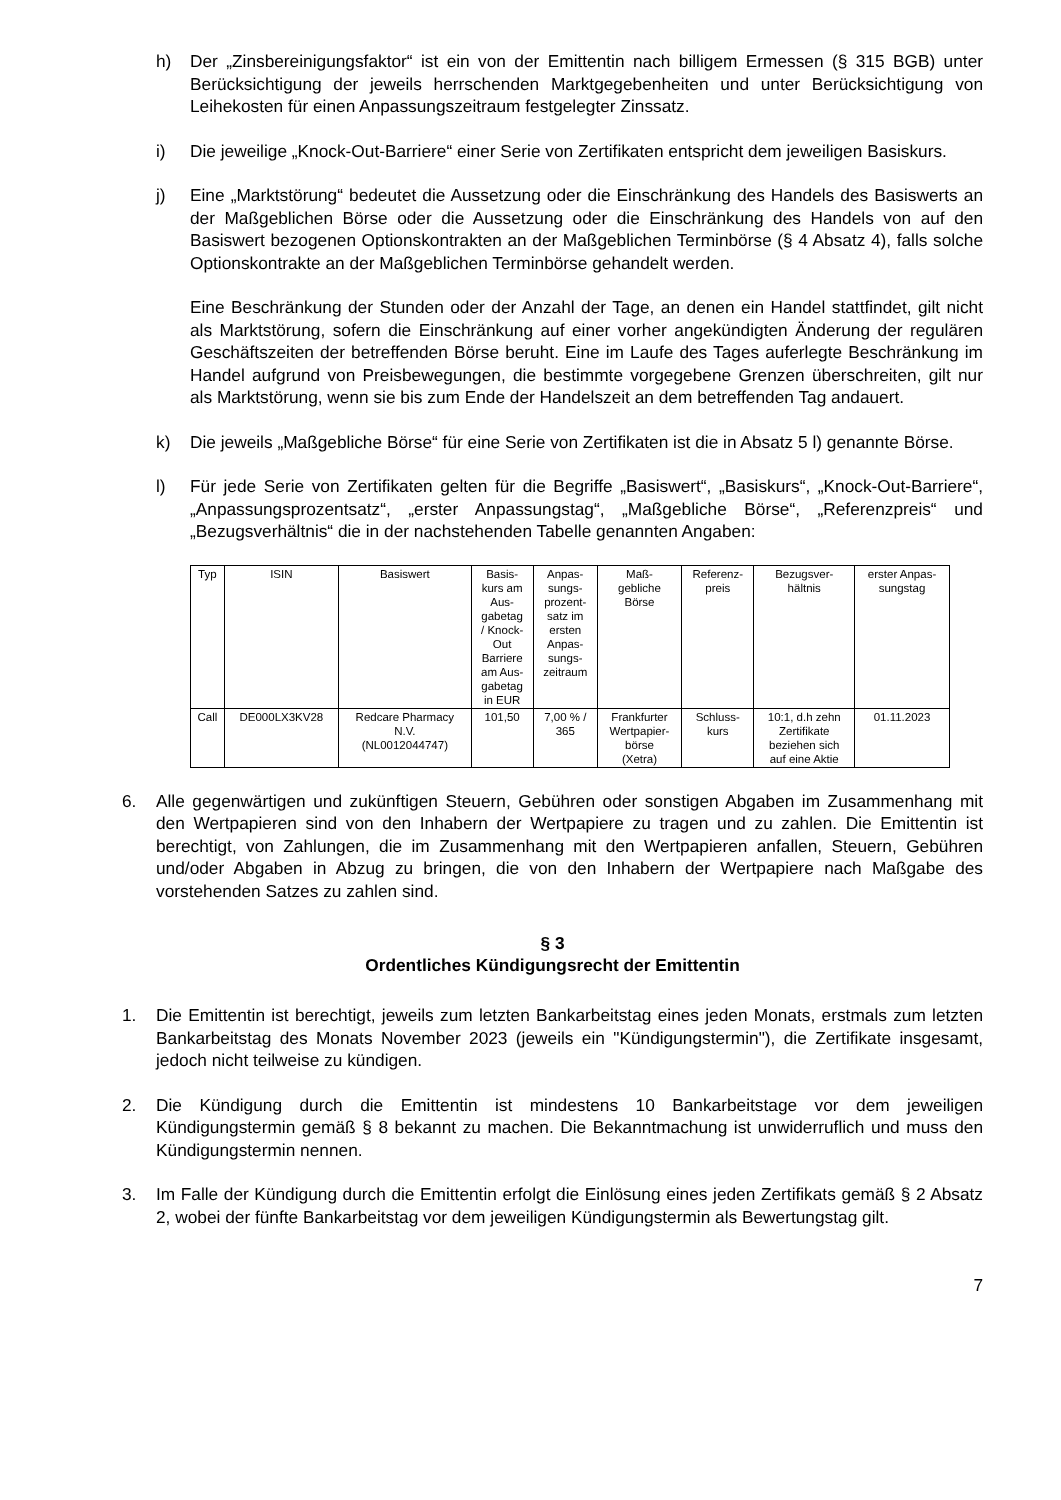h) Der „Zinsbereinigungsfaktor“ ist ein von der Emittentin nach billigem Ermessen (§ 315 BGB) unter Berücksichtigung der jeweils herrschenden Marktgegebenheiten und unter Berücksichtigung von Leihekosten für einen Anpassungszeitraum festgelegter Zinssatz.
i) Die jeweilige „Knock-Out-Barriere“ einer Serie von Zertifikaten entspricht dem jeweiligen Basiskurs.
j) Eine „Marktstörung“ bedeutet die Aussetzung oder die Einschränkung des Handels des Basiswerts an der Maßgeblichen Börse oder die Aussetzung oder die Einschränkung des Handels von auf den Basiswert bezogenen Optionskontrakten an der Maßgeblichen Terminbörse (§ 4 Absatz 4), falls solche Optionskontrakte an der Maßgeblichen Terminbörse gehandelt werden.
Eine Beschränkung der Stunden oder der Anzahl der Tage, an denen ein Handel stattfindet, gilt nicht als Marktstörung, sofern die Einschränkung auf einer vorher angekündigten Änderung der regulären Geschäftszeiten der betreffenden Börse beruht. Eine im Laufe des Tages auferlegte Beschränkung im Handel aufgrund von Preisbewegungen, die bestimmte vorgegebene Grenzen überschreiten, gilt nur als Marktstörung, wenn sie bis zum Ende der Handelszeit an dem betreffenden Tag andauert.
k) Die jeweils „Maßgebliche Börse“ für eine Serie von Zertifikaten ist die in Absatz 5 l) genannte Börse.
l) Für jede Serie von Zertifikaten gelten für die Begriffe „Basiswert“, „Basiskurs“, „Knock-Out-Barriere“, „Anpassungsprozentsatz“, „erster Anpassungstag“, „Maßgebliche Börse“, „Referenzpreis“ und „Bezugsverhältnis“ die in der nachstehenden Tabelle genannten Angaben:
| Typ | ISIN | Basiswert | Basis- kurs am Aus- gabetag / Knock- Out Barriere am Aus- gabetag in EUR | Anpas- sungs- prozent- satz im ersten Anpas- sungs- zeitraum | Maß- gebliche Börse | Referenz- preis | Bezugsver- hältnis | erster Anpas- sungstag |
| Call | DE000LX3KV28 | Redcare Pharmacy N.V. (NL0012044747) | 101,50 | 7,00 % / 365 | Frankfurter Wertpapier- börse (Xetra) | Schluss- kurs | 10:1, d.h zehn Zertifikate beziehen sich auf eine Aktie | 01.11.2023 |
6. Alle gegenwärtigen und zukünftigen Steuern, Gebühren oder sonstigen Abgaben im Zusammenhang mit den Wertpapieren sind von den Inhabern der Wertpapiere zu tragen und zu zahlen. Die Emittentin ist berechtigt, von Zahlungen, die im Zusammenhang mit den Wertpapieren anfallen, Steuern, Gebühren und/oder Abgaben in Abzug zu bringen, die von den Inhabern der Wertpapiere nach Maßgabe des vorstehenden Satzes zu zahlen sind.
§ 3
Ordentliches Kündigungsrecht der Emittentin
1. Die Emittentin ist berechtigt, jeweils zum letzten Bankarbeitstag eines jeden Monats, erstmals zum letzten Bankarbeitstag des Monats November 2023 (jeweils ein "Kündigungstermin"), die Zertifikate insgesamt, jedoch nicht teilweise zu kündigen.
2. Die Kündigung durch die Emittentin ist mindestens 10 Bankarbeitstage vor dem jeweiligen Kündigungstermin gemäß § 8 bekannt zu machen. Die Bekanntmachung ist unwiderruflich und muss den Kündigungstermin nennen.
3. Im Falle der Kündigung durch die Emittentin erfolgt die Einlösung eines jeden Zertifikats gemäß § 2 Absatz 2, wobei der fünfte Bankarbeitstag vor dem jeweiligen Kündigungstermin als Bewertungstag gilt.
7